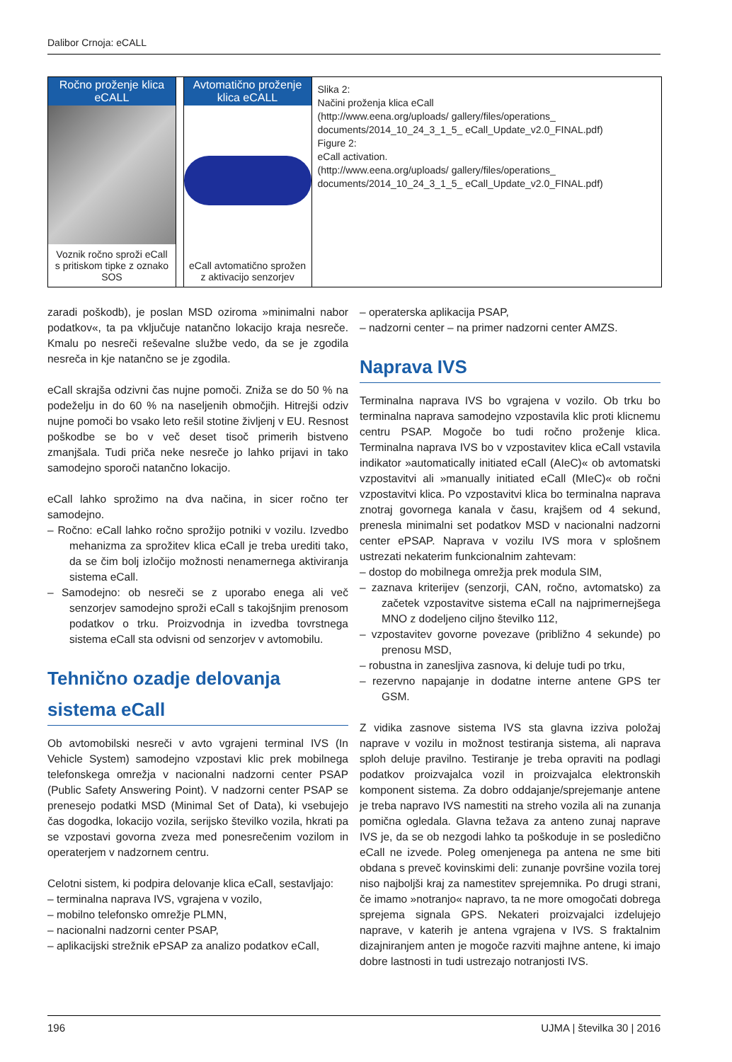Dalibor Crnoja: eCALL
Ročno proženje klica eCALL
Voznik ročno sproži eCall s pritiskom tipke z oznako SOS
Avtomatično proženje klica eCALL
eCall avtomatično sprožen z aktivacijo senzorjev
Slika 2:
Načini proženja klica eCall
(http://www.eena.org/uploads/ gallery/files/operations_ documents/2014_10_24_3_1_5_ eCall_Update_v2.0_FINAL.pdf)
Figure 2:
eCall activation.
(http://www.eena.org/uploads/ gallery/files/operations_ documents/2014_10_24_3_1_5_ eCall_Update_v2.0_FINAL.pdf)
zaradi poškodb), je poslan MSD oziroma »minimalni nabor podatkov«, ta pa vključuje natančno lokacijo kraja nesreče. Kmalu po nesreči reševalne službe vedo, da se je zgodila nesreča in kje natančno se je zgodila.
eCall skrajša odzivni čas nujne pomoči. Zniža se do 50 % na podeželju in do 60 % na naseljenih območjih. Hitrejši odziv nujne pomoči bo vsako leto rešil stotine življenj v EU. Resnost poškodbe se bo v več deset tisoč primerih bistveno zmanjšala. Tudi priča neke nesreče jo lahko prijavi in tako samodejno sporoči natančno lokacijo.
eCall lahko sprožimo na dva načina, in sicer ročno ter samodejno.
– Ročno: eCall lahko ročno sprožijo potniki v vozilu. Izvedbo mehanizma za sprožitev klica eCall je treba urediti tako, da se čim bolj izločijo možnosti nenamernega aktiviranja sistema eCall.
– Samodejno: ob nesreči se z uporabo enega ali več senzorjev samodejno sproži eCall s takojšnjim prenosom podatkov o trku. Proizvodnja in izvedba tovrstnega sistema eCall sta odvisni od senzorjev v avtomobilu.
Tehnično ozadje delovanja sistema eCall
Ob avtomobilski nesreči v avto vgrajeni terminal IVS (In Vehicle System) samodejno vzpostavi klic prek mobilnega telefonskega omrežja v nacionalni nadzorni center PSAP (Public Safety Answering Point). V nadzorni center PSAP se prenesejo podatki MSD (Minimal Set of Data), ki vsebujejo čas dogodka, lokacijo vozila, serijsko številko vozila, hkrati pa se vzpostavi govorna zveza med ponesrečenim vozilom in operaterjem v nadzornem centru.
Celotni sistem, ki podpira delovanje klica eCall, sestavljajo:
– terminalna naprava IVS, vgrajena v vozilo,
– mobilno telefonsko omrežje PLMN,
– nacionalni nadzorni center PSAP,
– aplikacijski strežnik ePSAP za analizo podatkov eCall,
– operaterska aplikacija PSAP,
– nadzorni center – na primer nadzorni center AMZS.
Naprava IVS
Terminalna naprava IVS bo vgrajena v vozilo. Ob trku bo terminalna naprava samodejno vzpostavila klic proti klicnemu centru PSAP. Mogoče bo tudi ročno proženje klica. Terminalna naprava IVS bo v vzpostavitev klica eCall vstavila indikator »automatically initiated eCall (AIeC)« ob avtomatski vzpostavitvi ali »manually initiated eCall (MIeC)« ob ročni vzpostavitvi klica. Po vzpostavitvi klica bo terminalna naprava znotraj govornega kanala v času, krajšem od 4 sekund, prenesla minimalni set podatkov MSD v nacionalni nadzorni center ePSAP. Naprava v vozilu IVS mora v splošnem ustrezati nekaterim funkcionalnim zahtevam:
– dostop do mobilnega omrežja prek modula SIM,
– zaznava kriterijev (senzorji, CAN, ročno, avtomatsko) za začetek vzpostavitve sistema eCall na najprimernejšega MNO z dodeljeno ciljno številko 112,
– vzpostavitev govorne povezave (približno 4 sekunde) po prenosu MSD,
– robustna in zanesljiva zasnova, ki deluje tudi po trku,
– rezervno napajanje in dodatne interne antene GPS ter GSM.
Z vidika zasnove sistema IVS sta glavna izziva položaj naprave v vozilu in možnost testiranja sistema, ali naprava sploh deluje pravilno. Testiranje je treba opraviti na podlagi podatkov proizvajalca vozil in proizvajalca elektronskih komponent sistema. Za dobro oddajanje/sprejemanje antene je treba napravo IVS namestiti na streho vozila ali na zunanja pomična ogledala. Glavna težava za anteno zunaj naprave IVS je, da se ob nezgodi lahko ta poškoduje in se posledično eCall ne izvede. Poleg omenjenega pa antena ne sme biti obdana s preveč kovinskimi deli: zunanje površine vozila torej niso najboljši kraj za namestitev sprejemnika. Po drugi strani, če imamo »notranjo« napravo, ta ne more omogočati dobrega sprejema signala GPS. Nekateri proizvajalci izdelujejo naprave, v katerih je antena vgrajena v IVS. S fraktalnim dizajniranjem anten je mogoče razviti majhne antene, ki imajo dobre lastnosti in tudi ustrezajo notranjosti IVS.
196 UJMA | številka 30 | 2016